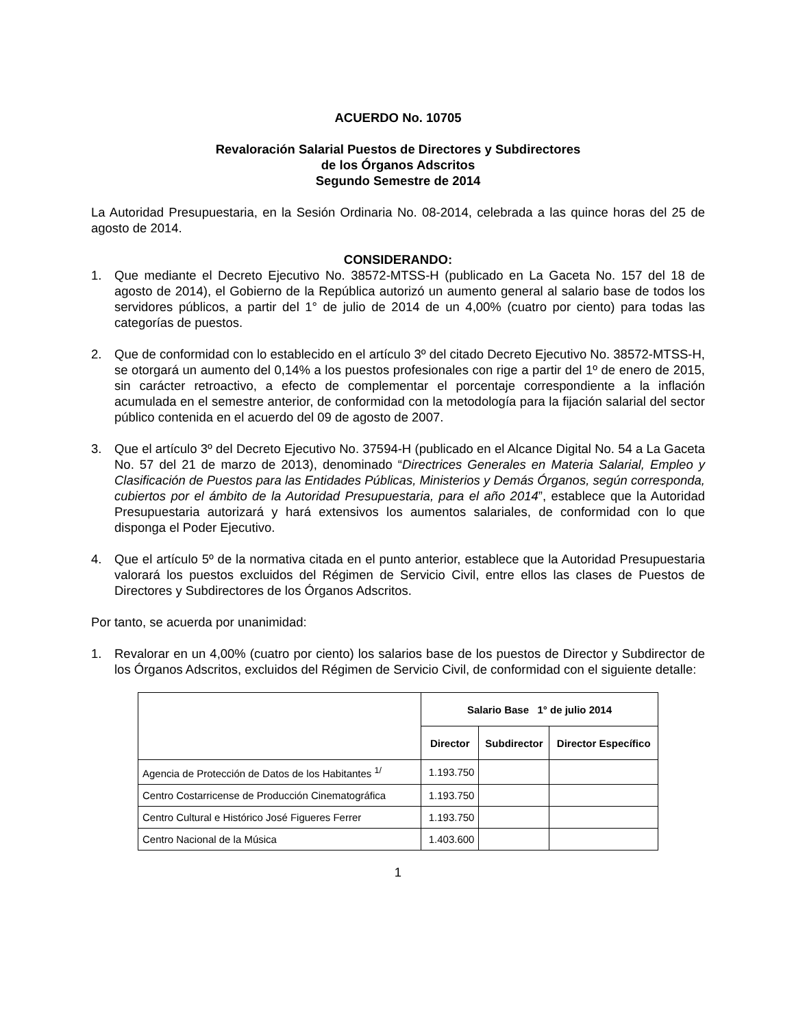ACUERDO No. 10705
Revaloración Salarial Puestos de Directores y Subdirectores
de los Órganos Adscritos
Segundo Semestre de 2014
La Autoridad Presupuestaria, en la Sesión Ordinaria No. 08-2014, celebrada a las quince horas del 25 de agosto de 2014.
CONSIDERANDO:
1. Que mediante el Decreto Ejecutivo No. 38572-MTSS-H (publicado en La Gaceta No. 157 del 18 de agosto de 2014), el Gobierno de la República autorizó un aumento general al salario base de todos los servidores públicos, a partir del 1° de julio de 2014 de un 4,00% (cuatro por ciento) para todas las categorías de puestos.
2. Que de conformidad con lo establecido en el artículo 3º del citado Decreto Ejecutivo No. 38572-MTSS-H, se otorgará un aumento del 0,14% a los puestos profesionales con rige a partir del 1º de enero de 2015, sin carácter retroactivo, a efecto de complementar el porcentaje correspondiente a la inflación acumulada en el semestre anterior, de conformidad con la metodología para la fijación salarial del sector público contenida en el acuerdo del 09 de agosto de 2007.
3. Que el artículo 3º del Decreto Ejecutivo No. 37594-H (publicado en el Alcance Digital No. 54 a La Gaceta No. 57 del 21 de marzo de 2013), denominado “Directrices Generales en Materia Salarial, Empleo y Clasificación de Puestos para las Entidades Públicas, Ministerios y Demás Órganos, según corresponda, cubiertos por el ámbito de la Autoridad Presupuestaria, para el año 2014”, establece que la Autoridad Presupuestaria autorizará y hará extensivos los aumentos salariales, de conformidad con lo que disponga el Poder Ejecutivo.
4. Que el artículo 5º de la normativa citada en el punto anterior, establece que la Autoridad Presupuestaria valorará los puestos excluidos del Régimen de Servicio Civil, entre ellos las clases de Puestos de Directores y Subdirectores de los Órganos Adscritos.
Por tanto, se acuerda por unanimidad:
1. Revalorar en un 4,00% (cuatro por ciento) los salarios base de los puestos de Director y Subdirector de los Órganos Adscritos, excluidos del Régimen de Servicio Civil, de conformidad con el siguiente detalle:
| | Salario Base 1° de julio 2014 | | |
| --- | --- | --- | --- |
| | Director | Subdirector | Director Específico |
| Agencia de Protección de Datos de los Habitantes <sup>1/</sup> | 1.193.750 | | |
| Centro Costarricense de Producción Cinematográfica | 1.193.750 | | |
| Centro Cultural e Histórico José Figueres Ferrer | 1.193.750 | | |
| Centro Nacional de la Música | 1.403.600 | | |
1